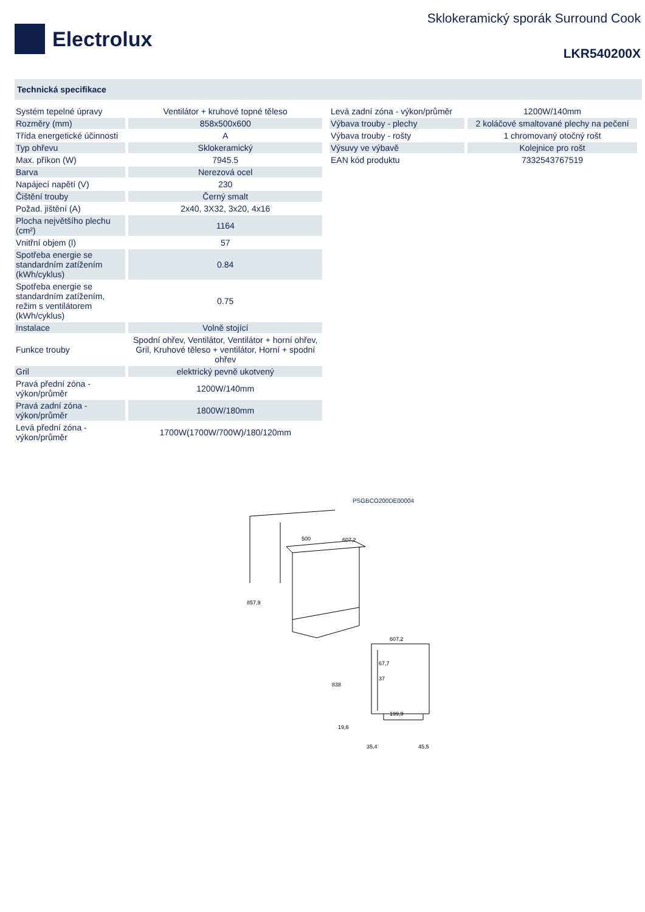Electrolux
Sklokeramický sporák Surround Cook
LKR540200X
Technická specifikace
| Systém tepelné úpravy | Ventilátor + kruhové topné těleso |
| Rozměry (mm) | 858x500x600 |
| Třída energetické účinnosti | A |
| Typ ohřevu | Sklokeramický |
| Max. příkon (W) | 7945.5 |
| Barva | Nerezová ocel |
| Napájecí napětí (V) | 230 |
| Čištění trouby | Černý smalt |
| Požad. jištění (A) | 2x40, 3X32, 3x20, 4x16 |
| Plocha největšího plechu (cm²) | 1164 |
| Vnitřní objem (l) | 57 |
| Spotřeba energie se standardním zatížením (kWh/cyklus) | 0.84 |
| Spotřeba energie se standardním zatížením, režim s ventilátorem (kWh/cyklus) | 0.75 |
| Instalace | Volně stojící |
| Funkce trouby | Spodní ohřev, Ventilátor, Ventilátor + horní ohřev, Gril, Kruhové těleso + ventilátor, Horní + spodní ohřev |
| Gril | elektrický pevně ukotvený |
| Pravá přední zóna - výkon/průměr | 1200W/140mm |
| Pravá zadní zóna - výkon/průměr | 1800W/180mm |
| Levá přední zóna - výkon/průměr | 1700W(1700W/700W)/180/120mm |
| Levá zadní zóna - výkon/průměr | 1200W/140mm |
| Výbava trouby - plechy | 2 koláčové smaltované plechy na pečení |
| Výbava trouby - rošty | 1 chromovaný otočný rošt |
| Výsuvy ve výbavě | Kolejnice pro rošt |
| EAN kód produktu | 7332543767519 |
PSGBCO200DE00004
500
607,2
857,9
607,2
838
67,7
37
199,9
19,6
35,4
45,5